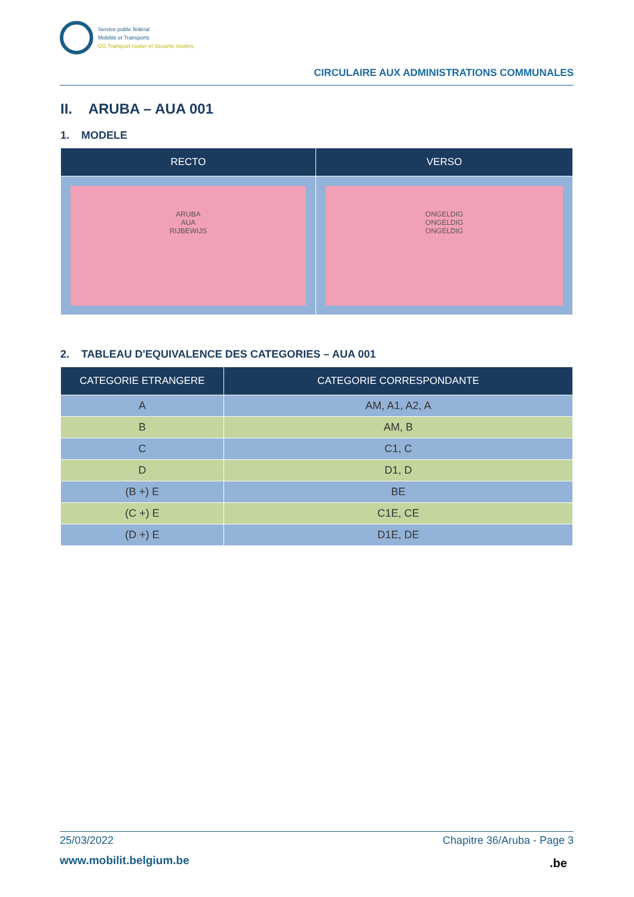Service public fédéral
Mobilité et Transports
DG Transport routier et Sécurité routière
CIRCULAIRE AUX ADMINISTRATIONS COMMUNALES
II. ARUBA – AUA 001
1. MODELE
| RECTO | VERSO |
| --- | --- |
| ARUBA AUA RIJBEWIJS | ONGELDIG ONGELDIG ONGELDIG |
2. TABLEAU D'EQUIVALENCE DES CATEGORIES – AUA 001
| CATEGORIE ETRANGERE | CATEGORIE CORRESPONDANTE |
| --- | --- |
| A | AM, A1, A2, A |
| B | AM, B |
| C | C1, C |
| D | D1, D |
| (B +) E | BE |
| (C +) E | C1E, CE |
| (D +) E | D1E, DE |
25/03/2022 Chapitre 36/Aruba - Page 3
www.mobilit.belgium.be .be